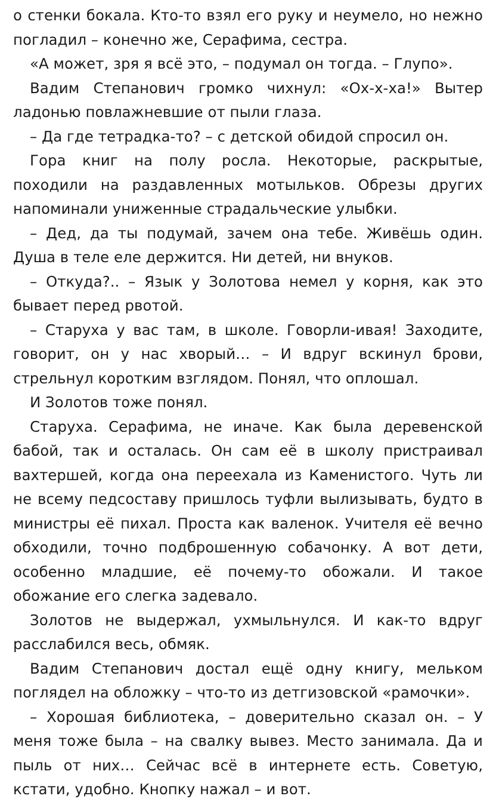о стенки бокала. Кто-то взял его руку и неумело, но нежно погладил – конечно же, Серафима, сестра.
«А может, зря я всё это, – подумал он тогда. – Глупо».
Вадим Степанович громко чихнул: «Ох-х-ха!» Вытер ладонью повлажневшие от пыли глаза.
– Да где тетрадка-то? – с детской обидой спросил он.
Гора книг на полу росла. Некоторые, раскрытые, походили на раздавленных мотыльков. Обрезы других напоминали униженные страдальческие улыбки.
– Дед, да ты подумай, зачем она тебе. Живёшь один. Душа в теле еле держится. Ни детей, ни внуков.
– Откуда?.. – Язык у Золотова немел у корня, как это бывает перед рвотой.
– Старуха у вас там, в школе. Говорли-ивая! Заходите, говорит, он у нас хворый… – И вдруг вскинул брови, стрельнул коротким взглядом. Понял, что оплошал.
И Золотов тоже понял.
Старуха. Серафима, не иначе. Как была деревенской бабой, так и осталась. Он сам её в школу пристраивал вахтершей, когда она переехала из Каменистого. Чуть ли не всему педсоставу пришлось туфли вылизывать, будто в министры её пихал. Проста как валенок. Учителя её вечно обходили, точно подброшенную собачонку. А вот дети, особенно младшие, её почему-то обожали. И такое обожание его слегка задевало.
Золотов не выдержал, ухмыльнулся. И как-то вдруг расслабился весь, обмяк.
Вадим Степанович достал ещё одну книгу, мельком поглядел на обложку – что-то из детгизовской «рамочки».
– Хорошая библиотека, – доверительно сказал он. – У меня тоже была – на свалку вывез. Место занимала. Да и пыль от них… Сейчас всё в интернете есть. Советую, кстати, удобно. Кнопку нажал – и вот.